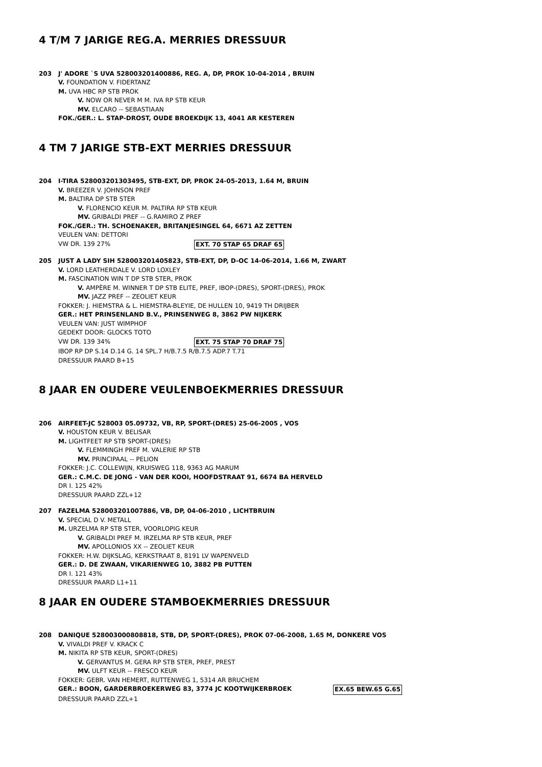4 T/M 7 JARIGE REG.A. MERRIES DRESSUUR
203 J' ADORE `S UVA 528003201400886, REG. A, DP, PROK 10-04-2014 , BRUIN
V. FOUNDATION V. FIDERTANZ
M. UVA HBC RP STB PROK
V. NOW OR NEVER M M. IVA RP STB KEUR
MV. ELCARO -- SEBASTIAAN
FOK./GER.: L. STAP-DROST, OUDE BROEKDIJK 13, 4041 AR KESTEREN
4 TM 7 JARIGE STB-EXT MERRIES DRESSUUR
204 I-TIRA 528003201303495, STB-EXT, DP, PROK 24-05-2013, 1.64 M, BRUIN
V. BREEZER V. JOHNSON PREF
M. BALTIRA DP STB STER
V. FLORENCIO KEUR M. PALTIRA RP STB KEUR
MV. GRIBALDI PREF -- G.RAMIRO Z PREF
FOK./GER.: TH. SCHOENAKER, BRITANJESINGEL 64, 6671 AZ ZETTEN
VEULEN VAN: DETTORI
VW DR. 139 27% EXT. 70 STAP 65 DRAF 65
205 JUST A LADY SIH 528003201405823, STB-EXT, DP, D-OC 14-06-2014, 1.66 M, ZWART
V. LORD LEATHERDALE V. LORD LOXLEY
M. FASCINATION WIN T DP STB STER, PROK
V. AMPÈRE M. WINNER T DP STB ELITE, PREF, IBOP-(DRES), SPORT-(DRES), PROK
MV. JAZZ PREF -- ZEOLIET KEUR
FOKKER: J. HIEMSTRA & L. HIEMSTRA-BLEYIE, DE HULLEN 10, 9419 TH DRIJBER
GER.: HET PRINSENLAND B.V., PRINSENWEG 8, 3862 PW NIJKERK
VEULEN VAN: JUST WIMPHOF
GEDEKT DOOR: GLOCKS TOTO
VW DR. 139 34% EXT. 75 STAP 70 DRAF 75
IBOP RP DP S.14 D.14 G. 14 SPL.7 H/B.7.5 R/B.7.5 ADP.7 T.71
DRESSUUR PAARD B+15
8 JAAR EN OUDERE VEULENBOEKMERRIES DRESSUUR
206 AIRFEET-JC 528003 05.09732, VB, RP, SPORT-(DRES) 25-06-2005 , VOS
V. HOUSTON KEUR V. BELISAR
M. LIGHTFEET RP STB SPORT-(DRES)
V. FLEMMINGH PREF M. VALERIE RP STB
MV. PRINCIPAAL -- PELION
FOKKER: J.C. COLLEWIJN, KRUISWEG 118, 9363 AG MARUM
GER.: C.M.C. DE JONG - VAN DER KOOI, HOOFDSTRAAT 91, 6674 BA HERVELD
DR I. 125 42%
DRESSUUR PAARD ZZL+12
207 FAZELMA 528003201007886, VB, DP, 04-06-2010 , LICHTBRUIN
V. SPECIAL D V. METALL
M. URZELMA RP STB STER, VOORLOPIG KEUR
V. GRIBALDI PREF M. IRZELMA RP STB KEUR, PREF
MV. APOLLONIOS XX -- ZEOLIET KEUR
FOKKER: H.W. DIJKSLAG, KERKSTRAAT 8, 8191 LV WAPENVELD
GER.: D. DE ZWAAN, VIKARIENWEG 10, 3882 PB PUTTEN
DR I. 121 43%
DRESSUUR PAARD L1+11
8 JAAR EN OUDERE STAMBOEKMERRIES DRESSUUR
208 DANIQUE 528003000808818, STB, DP, SPORT-(DRES), PROK 07-06-2008, 1.65 M, DONKERE VOS
V. VIVALDI PREF V. KRACK C
M. NIKITA RP STB KEUR, SPORT-(DRES)
V. GERVANTUS M. GERA RP STB STER, PREF, PREST
MV. ULFT KEUR -- FRESCO KEUR
FOKKER: GEBR. VAN HEMERT, RUTTENWEG 1, 5314 AR BRUCHEM
GER.: BOON, GARDERBROEKERWEG 83, 3774 JC KOOTWIJKERBROEK EX.65 BEW.65 G.65
DRESSUUR PAARD ZZL+1